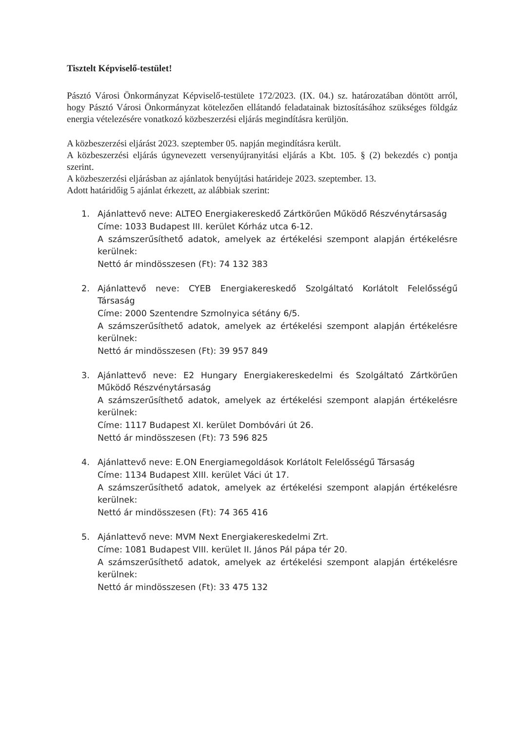Tisztelt Képviselő-testület!
Pásztó Városi Önkormányzat Képviselő-testülete 172/2023. (IX. 04.) sz. határozatában döntött arról, hogy Pásztó Városi Önkormányzat kötelezően ellátandó feladatainak biztosításához szükséges földgáz energia vételezésére vonatkozó közbeszerzési eljárás megindításra kerüljön.
A közbeszerzési eljárást 2023. szeptember 05. napján megindításra került.
A közbeszerzési eljárás úgynevezett versenyújranyitási eljárás a Kbt. 105. § (2) bekezdés c) pontja szerint.
A közbeszerzési eljárásban az ajánlatok benyújtási határideje 2023. szeptember. 13.
Adott határidőig 5 ajánlat érkezett, az alábbiak szerint:
1. Ajánlattevő neve: ALTEO Energiakereskedő Zártkörűen Működő Részvénytársaság
Címe: 1033 Budapest III. kerület Kórház utca 6-12.
A számszerűsíthető adatok, amelyek az értékelési szempont alapján értékelésre kerülnek:
Nettó ár mindösszesen (Ft): 74 132 383
2. Ajánlattevő neve: CYEB Energiakereskedő Szolgáltató Korlátolt Felelősségű Társaság
Címe: 2000 Szentendre Szmolnyica sétány 6/5.
A számszerűsíthető adatok, amelyek az értékelési szempont alapján értékelésre kerülnek:
Nettó ár mindösszesen (Ft): 39 957 849
3. Ajánlattevő neve: E2 Hungary Energiakereskedelmi és Szolgáltató Zártkörűen Működő Részvénytársaság
A számszerűsíthető adatok, amelyek az értékelési szempont alapján értékelésre kerülnek:
Címe: 1117 Budapest XI. kerület Dombóvári út 26.
Nettó ár mindösszesen (Ft): 73 596 825
4. Ajánlattevő neve: E.ON Energiamegoldások Korlátolt Felelősségű Társaság
Címe: 1134 Budapest XIII. kerület Váci út 17.
A számszerűsíthető adatok, amelyek az értékelési szempont alapján értékelésre kerülnek:
Nettó ár mindösszesen (Ft): 74 365 416
5. Ajánlattevő neve: MVM Next Energiakereskedelmi Zrt.
Címe: 1081 Budapest VIII. kerület II. János Pál pápa tér 20.
A számszerűsíthető adatok, amelyek az értékelési szempont alapján értékelésre kerülnek:
Nettó ár mindösszesen (Ft): 33 475 132